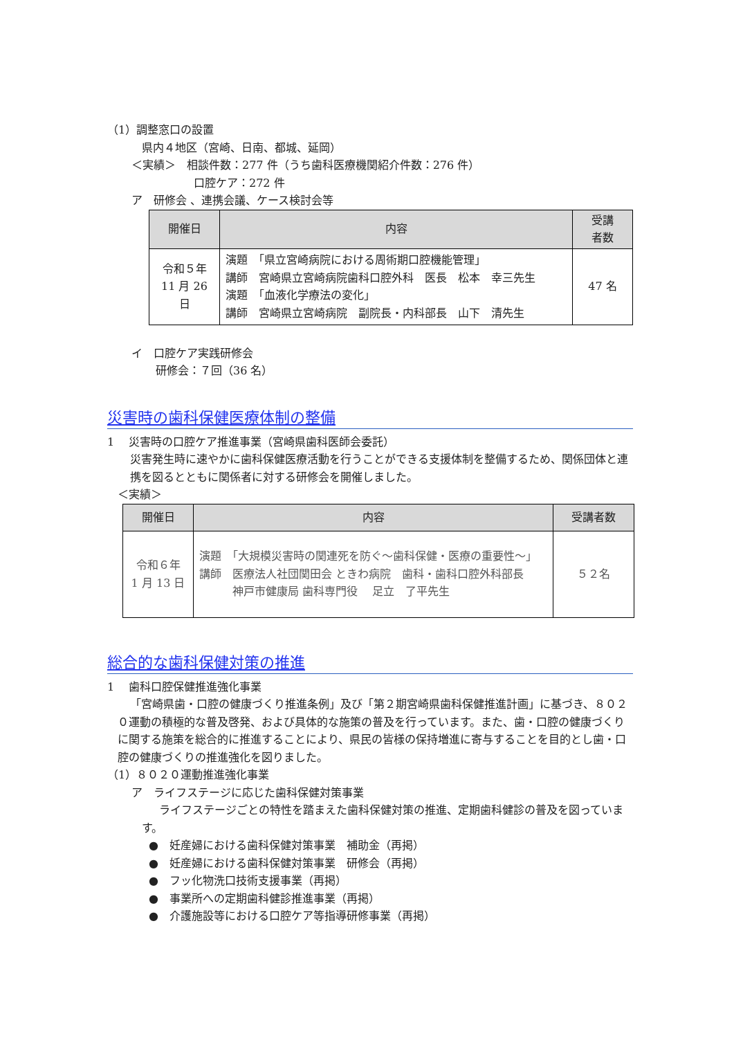（1）調整窓口の設置
県内４地区（宮崎、日南、都城、延岡）
＜実績＞　相談件数：277 件（うち歯科医療機関紹介件数：276 件）
口腔ケア：272 件
ア　研修会 、連携会議、ケース検討会等
| 開催日 | 内容 | 受講 者数 |
| --- | --- | --- |
| 令和５年 11 月 26 日 | 演題 「県立宮崎病院における周術期口腔機能管理」 講師 宮崎県立宮崎病院歯科口腔外科 医長 松本 幸三先生 演題 「血液化学療法の変化」 講師 宮崎県立宮崎病院 副院長・内科部長 山下 清先生 | 47 名 |
イ　口腔ケア実践研修会
研修会：７回（36 名）
災害時の歯科保健医療体制の整備
1　 災害時の口腔ケア推進事業（宮崎県歯科医師会委託）
災害発生時に速やかに歯科保健医療活動を行うことができる支援体制を整備するため、関係団体と連携を図るとともに関係者に対する研修会を開催しました。
＜実績＞
| 開催日 | 内容 | 受講者数 |
| --- | --- | --- |
| 令和６年 1 月 13 日 | 演題 「大規模災害時の関連死を防ぐ～歯科保健・医療の重要性～」 講師 医療法人社団関田会 ときわ病院 歯科・歯科口腔外科部長 神戸市健康局 歯科専門役 足立 了平先生 | ５２名 |
総合的な歯科保健対策の推進
1　 歯科口腔保健推進強化事業
「宮崎県歯・口腔の健康づくり推進条例」及び「第２期宮崎県歯科保健推進計画」に基づき、８０２０運動の積極的な普及啓発、および具体的な施策の普及を行っています。また、歯・口腔の健康づくりに関する施策を総合的に推進することにより、県民の皆様の保持増進に寄与することを目的とし歯・口腔の健康づくりの推進強化を図りました。
（1）８０２０運動推進強化事業
ア　ライフステージに応じた歯科保健対策事業
ライフステージごとの特性を踏まえた歯科保健対策の推進、定期歯科健診の普及を図っています。
●　妊産婦における歯科保健対策事業　補助金（再掲）
●　妊産婦における歯科保健対策事業　研修会（再掲）
●　フッ化物洗口技術支援事業（再掲）
●　事業所への定期歯科健診推進事業（再掲）
●　介護施設等における口腔ケア等指導研修事業（再掲）